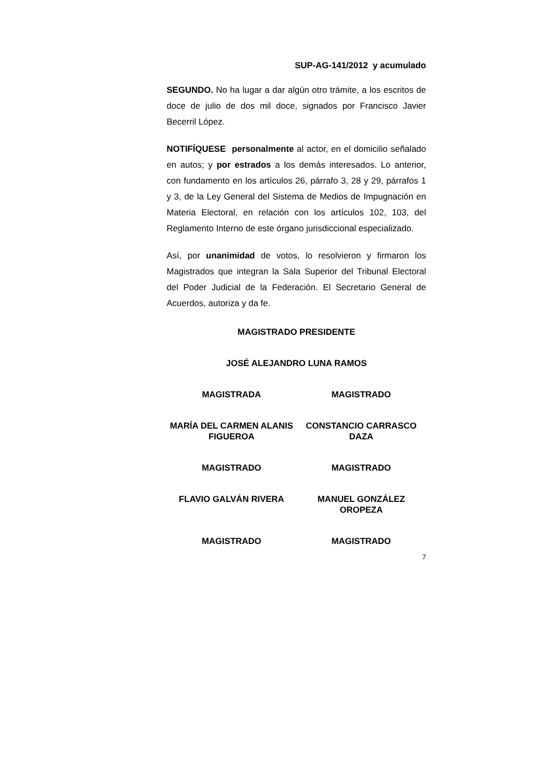SUP-AG-141/2012 y acumulado
SEGUNDO. No ha lugar a dar algún otro trámite, a los escritos de doce de julio de dos mil doce, signados por Francisco Javier Becerril López.
NOTIFÍQUESE personalmente al actor, en el domicilio señalado en autos; y por estrados a los demás interesados. Lo anterior, con fundamento en los artículos 26, párrafo 3, 28 y 29, párrafos 1 y 3, de la Ley General del Sistema de Medios de Impugnación en Materia Electoral, en relación con los artículos 102, 103, del Reglamento Interno de este órgano jurisdiccional especializado.
Así, por unanimidad de votos, lo resolvieron y firmaron los Magistrados que integran la Sala Superior del Tribunal Electoral del Poder Judicial de la Federación. El Secretario General de Acuerdos, autoriza y da fe.
MAGISTRADO PRESIDENTE
JOSÉ ALEJANDRO LUNA RAMOS
MAGISTRADA MAGISTRADO
MARÍA DEL CARMEN ALANIS FIGUEROA
CONSTANCIO CARRASCO DAZA
MAGISTRADO MAGISTRADO
FLAVIO GALVÁN RIVERA MANUEL GONZÁLEZ OROPEZA
MAGISTRADO MAGISTRADO
7